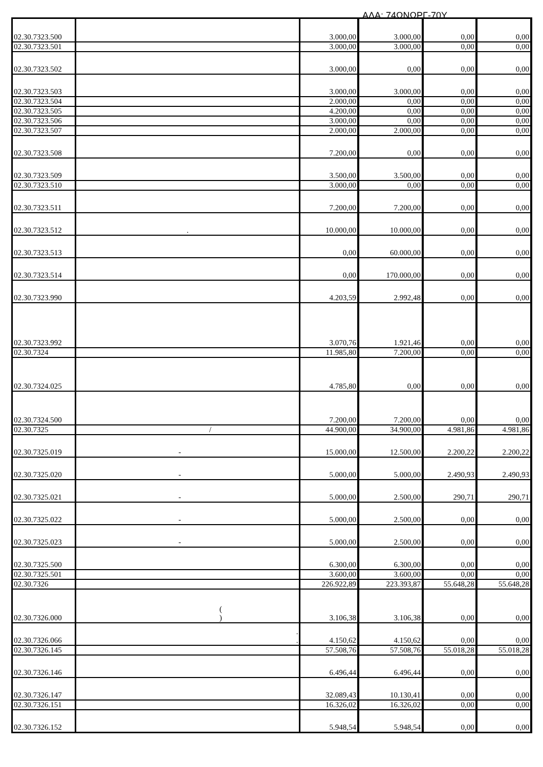ΑΔΑ: 74ΩΝΩΡΓ-70Υ
| 02.30.7323.500 | | 3.000,00 | 3.000,00 | 0,00 | 0,00 |
| 02.30.7323.501 | | 3.000,00 | 3.000,00 | 0,00 | 0,00 |
| 02.30.7323.502 | | 3.000,00 | 0,00 | 0,00 | 0,00 |
| 02.30.7323.503 | | 3.000,00 | 3.000,00 | 0,00 | 0,00 |
| 02.30.7323.504 | | 2.000,00 | 0,00 | 0,00 | 0,00 |
| 02.30.7323.505 | | 4.200,00 | 0,00 | 0,00 | 0,00 |
| 02.30.7323.506 | | 3.000,00 | 0,00 | 0,00 | 0,00 |
| 02.30.7323.507 | | 2.000,00 | 2.000,00 | 0,00 | 0,00 |
| 02.30.7323.508 | | 7.200,00 | 0,00 | 0,00 | 0,00 |
| 02.30.7323.509 | | 3.500,00 | 3.500,00 | 0,00 | 0,00 |
| 02.30.7323.510 | | 3.000,00 | 0,00 | 0,00 | 0,00 |
| 02.30.7323.511 | | 7.200,00 | 7.200,00 | 0,00 | 0,00 |
| 02.30.7323.512 | . | 10.000,00 | 10.000,00 | 0,00 | 0,00 |
| 02.30.7323.513 | | 0,00 | 60.000,00 | 0,00 | 0,00 |
| 02.30.7323.514 | | 0,00 | 170.000,00 | 0,00 | 0,00 |
| 02.30.7323.990 | | 4.203,59 | 2.992,48 | 0,00 | 0,00 |
| 02.30.7323.992 | | 3.070,76 | 1.921,46 | 0,00 | 0,00 |
| 02.30.7324 | | 11.985,80 | 7.200,00 | 0,00 | 0,00 |
| 02.30.7324.025 | | 4.785,80 | 0,00 | 0,00 | 0,00 |
| 02.30.7324.500 | | 7.200,00 | 7.200,00 | 0,00 | 0,00 |
| 02.30.7325 | / | 44.900,00 | 34.900,00 | 4.981,86 | 4.981,86 |
| 02.30.7325.019 | - | 15.000,00 | 12.500,00 | 2.200,22 | 2.200,22 |
| 02.30.7325.020 | - | 5.000,00 | 5.000,00 | 2.490,93 | 2.490,93 |
| 02.30.7325.021 | - | 5.000,00 | 2.500,00 | 290,71 | 290,71 |
| 02.30.7325.022 | - | 5.000,00 | 2.500,00 | 0,00 | 0,00 |
| 02.30.7325.023 | - | 5.000,00 | 2.500,00 | 0,00 | 0,00 |
| 02.30.7325.500 | | 6.300,00 | 6.300,00 | 0,00 | 0,00 |
| 02.30.7325.501 | | 3.600,00 | 3.600,00 | 0,00 | 0,00 |
| 02.30.7326 | | 226.922,89 | 223.393,87 | 55.648,28 | 55.648,28 |
| 02.30.7326.000 | ( ) | 3.106,38 | 3.106,38 | 0,00 | 0,00 |
| 02.30.7326.066 | . . | 4.150,62 | 4.150,62 | 0,00 | 0,00 |
| 02.30.7326.145 | | 57.508,76 | 57.508,76 | 55.018,28 | 55.018,28 |
| 02.30.7326.146 | | 6.496,44 | 6.496,44 | 0,00 | 0,00 |
| 02.30.7326.147 | | 32.089,43 | 10.130,41 | 0,00 | 0,00 |
| 02.30.7326.151 | | 16.326,02 | 16.326,02 | 0,00 | 0,00 |
| 02.30.7326.152 | | 5.948,54 | 5.948,54 | 0,00 | 0,00 |